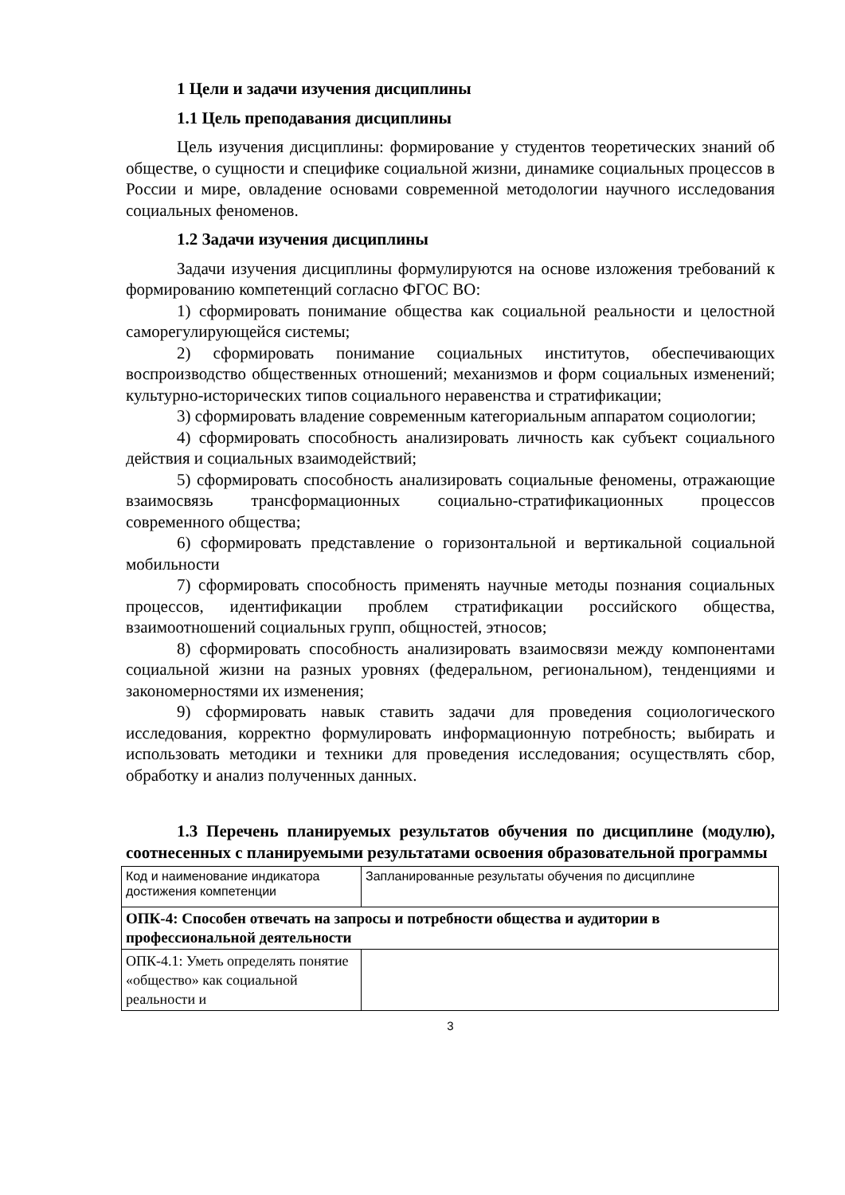1 Цели и задачи изучения дисциплины
1.1 Цель преподавания дисциплины
Цель изучения дисциплины: формирование у студентов теоретических знаний об обществе, о сущности и специфике социальной жизни, динамике социальных процессов в России и мире, овладение основами современной методологии научного исследования социальных феноменов.
1.2 Задачи изучения дисциплины
Задачи изучения дисциплины формулируются на основе изложения требований к формированию компетенций согласно ФГОС ВО:
1) сформировать понимание общества как социальной реальности и целостной саморегулирующейся системы;
2) сформировать понимание социальных институтов, обеспечивающих воспроизводство общественных отношений; механизмов и форм социальных изменений; культурно-исторических типов социального неравенства и стратификации;
3) сформировать владение современным категориальным аппаратом социологии;
4) сформировать способность анализировать личность как субъект социального действия и социальных взаимодействий;
5) сформировать способность анализировать социальные феномены, отражающие взаимосвязь трансформационных социально-стратификационных процессов современного общества;
6) сформировать представление о горизонтальной и вертикальной социальной мобильности
7) сформировать способность применять научные методы познания социальных процессов, идентификации проблем стратификации российского общества, взаимоотношений социальных групп, общностей, этносов;
8) сформировать способность анализировать взаимосвязи между компонентами социальной жизни на разных уровнях (федеральном, региональном), тенденциями и закономерностями их изменения;
9) сформировать навык ставить задачи для проведения социологического исследования, корректно формулировать информационную потребность; выбирать и использовать методики и техники для проведения исследования; осуществлять сбор, обработку и анализ полученных данных.
1.3 Перечень планируемых результатов обучения по дисциплине (модулю), соотнесенных с планируемыми результатами освоения образовательной программы
| Код и наименование индикатора достижения компетенции | Запланированные результаты обучения по дисциплине |
| ОПК-4: Способен отвечать на запросы и потребности общества и аудитории в профессиональной деятельности | |
| ОПК-4.1: Уметь определять понятие «общество» как социальной реальности и | |
3